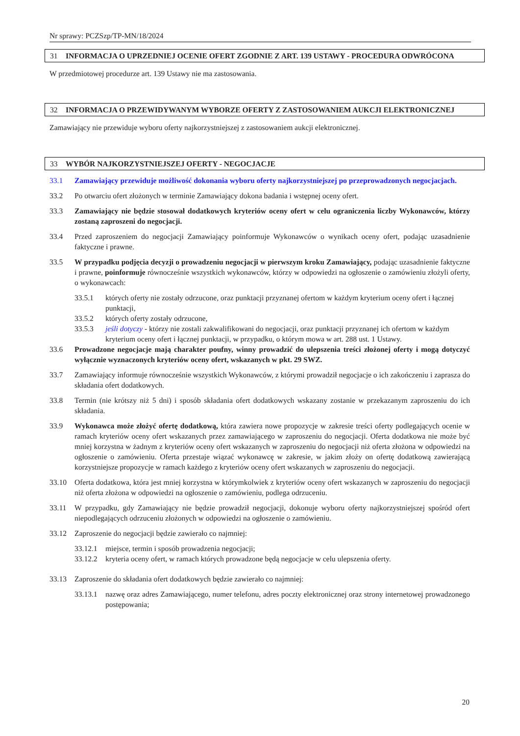Nr sprawy: PCZSzp/TP-MN/18/2024
31 INFORMACJA O UPRZEDNIEJ OCENIE OFERT ZGODNIE Z ART. 139 USTAWY - PROCEDURA ODWRÓCONA
W przedmiotowej procedurze art. 139 Ustawy nie ma zastosowania.
32 INFORMACJA O PRZEWIDYWANYM WYBORZE OFERTY Z ZASTOSOWANIEM AUKCJI ELEKTRONICZNEJ
Zamawiający nie przewiduje wyboru oferty najkorzystniejszej z zastosowaniem aukcji elektronicznej.
33 WYBÓR NAJKORZYSTNIEJSZEJ OFERTY - NEGOCJACJE
33.1 Zamawiający przewiduje możliwość dokonania wyboru oferty najkorzystniejszej po przeprowadzonych negocjacjach.
33.2 Po otwarciu ofert złożonych w terminie Zamawiający dokona badania i wstępnej oceny ofert.
33.3 Zamawiający nie będzie stosował dodatkowych kryteriów oceny ofert w celu ograniczenia liczby Wykonawców, którzy zostaną zaproszeni do negocjacji.
33.4 Przed zaproszeniem do negocjacji Zamawiający poinformuje Wykonawców o wynikach oceny ofert, podając uzasadnienie faktyczne i prawne.
33.5 W przypadku podjęcia decyzji o prowadzeniu negocjacji w pierwszym kroku Zamawiający, podając uzasadnienie faktyczne i prawne, poinformuje równocześnie wszystkich wykonawców, którzy w odpowiedzi na ogłoszenie o zamówieniu złożyli oferty, o wykonawcach:
33.5.1 których oferty nie zostały odrzucone, oraz punktacji przyznanej ofertom w każdym kryterium oceny ofert i łącznej punktacji,
33.5.2 których oferty zostały odrzucone,
33.5.3 jeśli dotyczy - którzy nie zostali zakwalifikowani do negocjacji, oraz punktacji przyznanej ich ofertom w każdym kryterium oceny ofert i łącznej punktacji, w przypadku, o którym mowa w art. 288 ust. 1 Ustawy.
33.6 Prowadzone negocjacje mają charakter poufny, winny prowadzić do ulepszenia treści złożonej oferty i mogą dotyczyć wyłącznie wyznaczonych kryteriów oceny ofert, wskazanych w pkt. 29 SWZ.
33.7 Zamawiający informuje równocześnie wszystkich Wykonawców, z którymi prowadził negocjacje o ich zakończeniu i zaprasza do składania ofert dodatkowych.
33.8 Termin (nie krótszy niż 5 dni) i sposób składania ofert dodatkowych wskazany zostanie w przekazanym zaproszeniu do ich składania.
33.9 Wykonawca może złożyć ofertę dodatkową, która zawiera nowe propozycje w zakresie treści oferty podlegających ocenie w ramach kryteriów oceny ofert wskazanych przez zamawiającego w zaproszeniu do negocjacji. Oferta dodatkowa nie może być mniej korzystna w żadnym z kryteriów oceny ofert wskazanych w zaproszeniu do negocjacji niż oferta złożona w odpowiedzi na ogłoszenie o zamówieniu. Oferta przestaje wiązać wykonawcę w zakresie, w jakim złoży on ofertę dodatkową zawierającą korzystniejsze propozycje w ramach każdego z kryteriów oceny ofert wskazanych w zaproszeniu do negocjacji.
33.10 Oferta dodatkowa, która jest mniej korzystna w którymkolwiek z kryteriów oceny ofert wskazanych w zaproszeniu do negocjacji niż oferta złożona w odpowiedzi na ogłoszenie o zamówieniu, podlega odrzuceniu.
33.11 W przypadku, gdy Zamawiający nie będzie prowadził negocjacji, dokonuje wyboru oferty najkorzystniejszej spośród ofert niepodlegających odrzuceniu złożonych w odpowiedzi na ogłoszenie o zamówieniu.
33.12 Zaproszenie do negocjacji będzie zawierało co najmniej:
33.12.1 miejsce, termin i sposób prowadzenia negocjacji;
33.12.2 kryteria oceny ofert, w ramach których prowadzone będą negocjacje w celu ulepszenia oferty.
33.13 Zaproszenie do składania ofert dodatkowych będzie zawierało co najmniej:
33.13.1 nazwę oraz adres Zamawiającego, numer telefonu, adres poczty elektronicznej oraz strony internetowej prowadzonego postępowania;
20